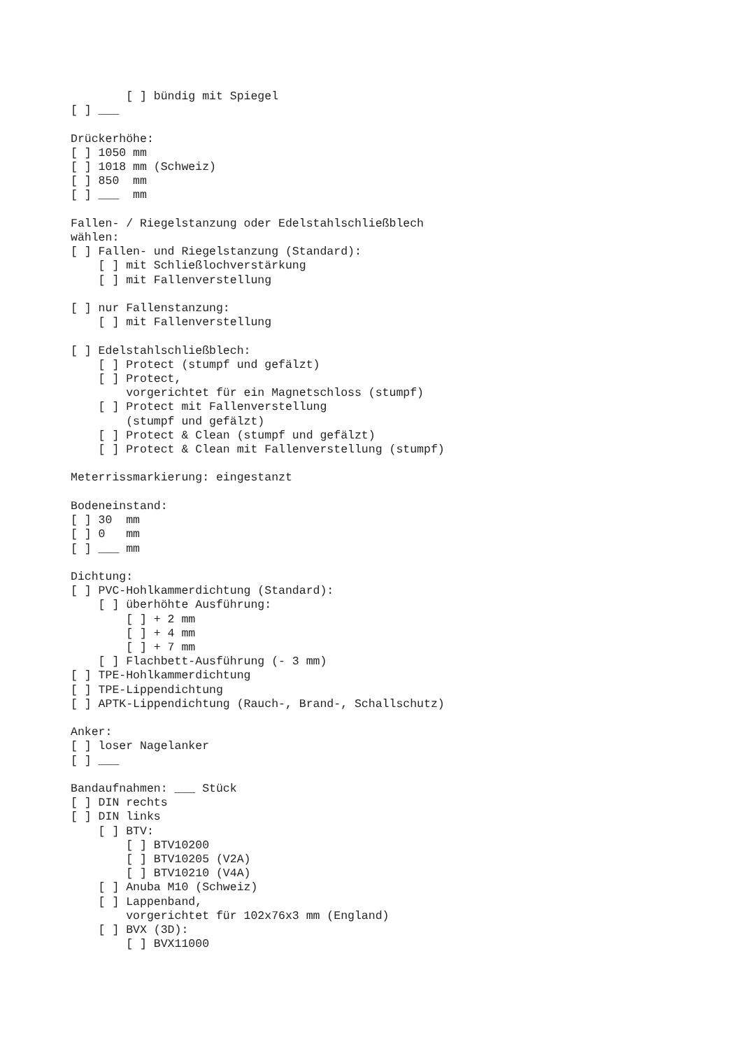[ ] bündig mit Spiegel
[ ] ___

Drückerhöhe:
[ ] 1050 mm
[ ] 1018 mm (Schweiz)
[ ] 850  mm
[ ] ___  mm

Fallen- / Riegelstanzung oder Edelstahlschließblech
wählen:
[ ] Fallen- und Riegelstanzung (Standard):
    [ ] mit Schließlochverstärkung
    [ ] mit Fallenverstellung

[ ] nur Fallenstanzung:
    [ ] mit Fallenverstellung

[ ] Edelstahlschließblech:
    [ ] Protect (stumpf und gefälzt)
    [ ] Protect,
        vorgerichtet für ein Magnetschloss (stumpf)
    [ ] Protect mit Fallenverstellung
        (stumpf und gefälzt)
    [ ] Protect & Clean (stumpf und gefälzt)
    [ ] Protect & Clean mit Fallenverstellung (stumpf)

Meterrissmarkierung: eingestanzt

Bodeneinstand:
[ ] 30  mm
[ ] 0   mm
[ ] ___ mm

Dichtung:
[ ] PVC-Hohlkammerdichtung (Standard):
    [ ] überhöhte Ausführung:
        [ ] + 2 mm
        [ ] + 4 mm
        [ ] + 7 mm
    [ ] Flachbett-Ausführung (- 3 mm)
[ ] TPE-Hohlkammerdichtung
[ ] TPE-Lippendichtung
[ ] APTK-Lippendichtung (Rauch-, Brand-, Schallschutz)

Anker:
[ ] loser Nagelanker
[ ] ___

Bandaufnahmen: ___ Stück
[ ] DIN rechts
[ ] DIN links
    [ ] BTV:
        [ ] BTV10200
        [ ] BTV10205 (V2A)
        [ ] BTV10210 (V4A)
    [ ] Anuba M10 (Schweiz)
    [ ] Lappenband,
        vorgerichtet für 102x76x3 mm (England)
    [ ] BVX (3D):
        [ ] BVX11000